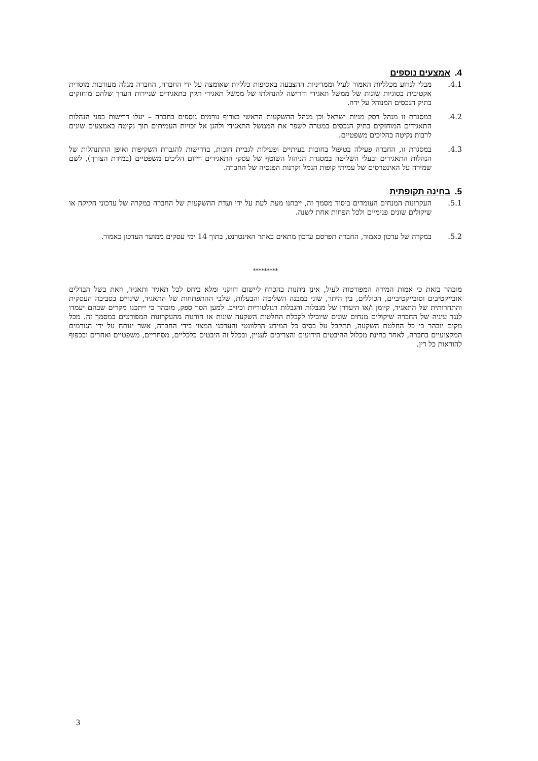4. אמצעים נוספים
4.1. מבלי לגרוע מכלליות האמור לעיל וממדיניות ההצבעה באסיפות כלליות שאומצה על ידי החברה, החברה מגלה מעורבות מוסדית אקטיבית בסוגיות שונות של ממשל תאגידי ודרישה להנחלתו של ממשל תאגידי תקין בתאגידים שניירות הערך שלהם מוחזקים בתיק הנכסים המנוהל על ידה.
4.2. במסגרת זו מנהל דסק מניות ישראל וכן מנהל ההשקעות הראשי בצרוף גורמים נוספים בחברה – יעלו דרישות בפני הנהלות התאגידים המוחזקים בתיק הנכסים במטרה לשפר את הממשל התאגידי ולהגן אל זכויות העמיתים תוך נקיטה באמצעים שונים לרבות נקיטה בהליכים משפטיים.
4.3. במסגרת זו, החברה פעילה בטיפול בחובות בעיתיים ופעילות לגביית חובות, בדרישות להגברת השקיפות ואופן ההתנהלות של הנהלות התאגידים ובעלי השליטה במסגרת הניהול השוטף של עסקי התאגידים וייזום הליכים משפטיים (במידת הצורך), לשם שמירה על האינטרסים של עמיתי קופות הגמל וקרנות הפנסיה של החברה.
5. בחינה תקופתית
5.1. העקרונות המנחים העומדים ביסוד מסמך זה, ייבחנו מעת לעת על ידי ועדת ההשקעות של החברה במקרה של עדכוני חקיקה או שיקולים שונים פנימיים ולכל הפחות אחת לשנה.
5.2. במקרה של עדכון כאמור, החברה תפרסם עדכון מתאים באתר האינטרנט, בתוך 14 ימי עסקים ממועד העדכון כאמור.
*********
מובהר בזאת כי אמות המידה המפורטות לעיל, אינן ניתנות בהכרח ליישום דווקני ומלא ביחס לכל תאגיד ותאגיד, וזאת בשל הבדלים אובייקטיבים וסובייקטיביים, הכוללים, בין היתר, שוני במבנה השליטה והבעלות, שלבי ההתפתחות של התאגיד, שינויים בסביבה העסקית והתחרותית של התאגיד, קיומן ו/או היעדרן של מגבלות והגבלות רגולטוריות וכיו״ב. למען הסר ספק, מובהר כי ייתכנו מקרים שבהם יעמדו לנגד עיניה של החברה שיקולים מנחים שונים שיובילו לקבלת החלטות השקעה שונות או חורגות מהעקרונות המפורטים במסמך זה. מכל מקום יובהר כי כל החלטת השקעה, תתקבל על בסיס כל המידע הרלוונטי והעדכני המצוי בידי החברה, אשר ינותח על ידי הגורמים המקצועיים בחברה, לאחר בחינת מכלול ההיבטים הידועים והצריכים לעניין, ובכלל זה היבטים כלכליים, מסחריים, משפטיים ואחרים ובכפוף להוראות כל דין.
3